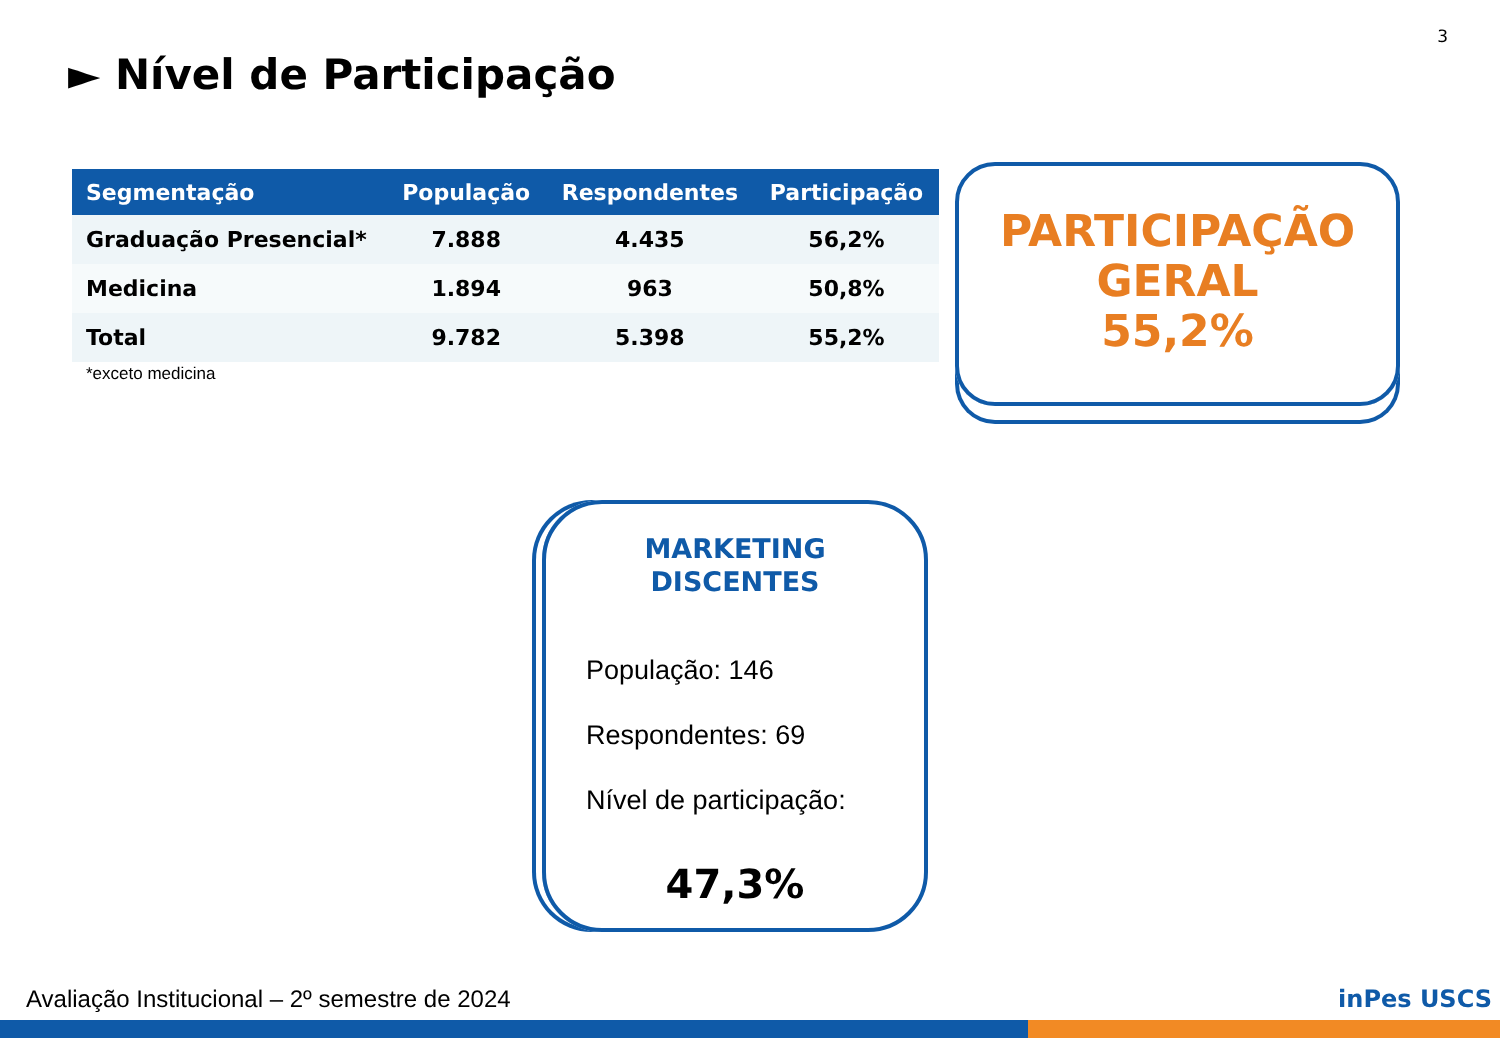3
► Nível de Participação
| Segmentação | População | Respondentes | Participação |
| --- | --- | --- | --- |
| Graduação Presencial* | 7.888 | 4.435 | 56,2% |
| Medicina | 1.894 | 963 | 50,8% |
| Total | 9.782 | 5.398 | 55,2% |
*exceto medicina
PARTICIPAÇÃO
GERAL
55,2%
MARKETING
DISCENTES
População: 146
Respondentes: 69
Nível de participação:
47,3%
Avaliação Institucional – 2º semestre de 2024
inPes USCS